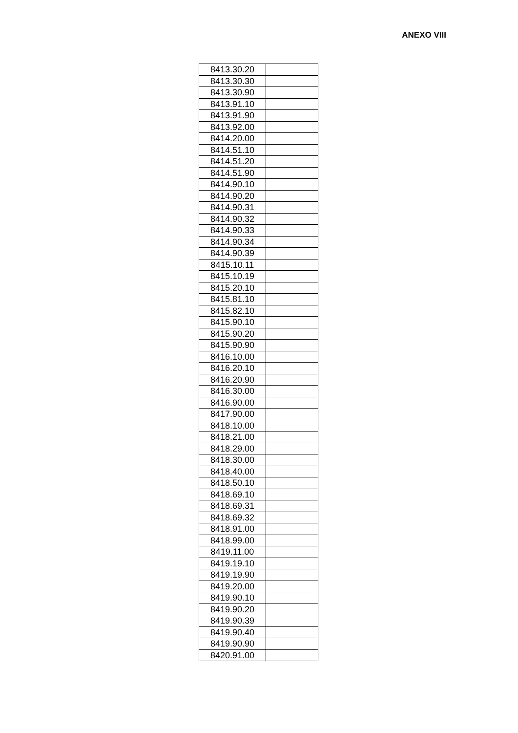ANEXO VIII
| 8413.30.20 | |
| 8413.30.30 | |
| 8413.30.90 | |
| 8413.91.10 | |
| 8413.91.90 | |
| 8413.92.00 | |
| 8414.20.00 | |
| 8414.51.10 | |
| 8414.51.20 | |
| 8414.51.90 | |
| 8414.90.10 | |
| 8414.90.20 | |
| 8414.90.31 | |
| 8414.90.32 | |
| 8414.90.33 | |
| 8414.90.34 | |
| 8414.90.39 | |
| 8415.10.11 | |
| 8415.10.19 | |
| 8415.20.10 | |
| 8415.81.10 | |
| 8415.82.10 | |
| 8415.90.10 | |
| 8415.90.20 | |
| 8415.90.90 | |
| 8416.10.00 | |
| 8416.20.10 | |
| 8416.20.90 | |
| 8416.30.00 | |
| 8416.90.00 | |
| 8417.90.00 | |
| 8418.10.00 | |
| 8418.21.00 | |
| 8418.29.00 | |
| 8418.30.00 | |
| 8418.40.00 | |
| 8418.50.10 | |
| 8418.69.10 | |
| 8418.69.31 | |
| 8418.69.32 | |
| 8418.91.00 | |
| 8418.99.00 | |
| 8419.11.00 | |
| 8419.19.10 | |
| 8419.19.90 | |
| 8419.20.00 | |
| 8419.90.10 | |
| 8419.90.20 | |
| 8419.90.39 | |
| 8419.90.40 | |
| 8419.90.90 | |
| 8420.91.00 | |